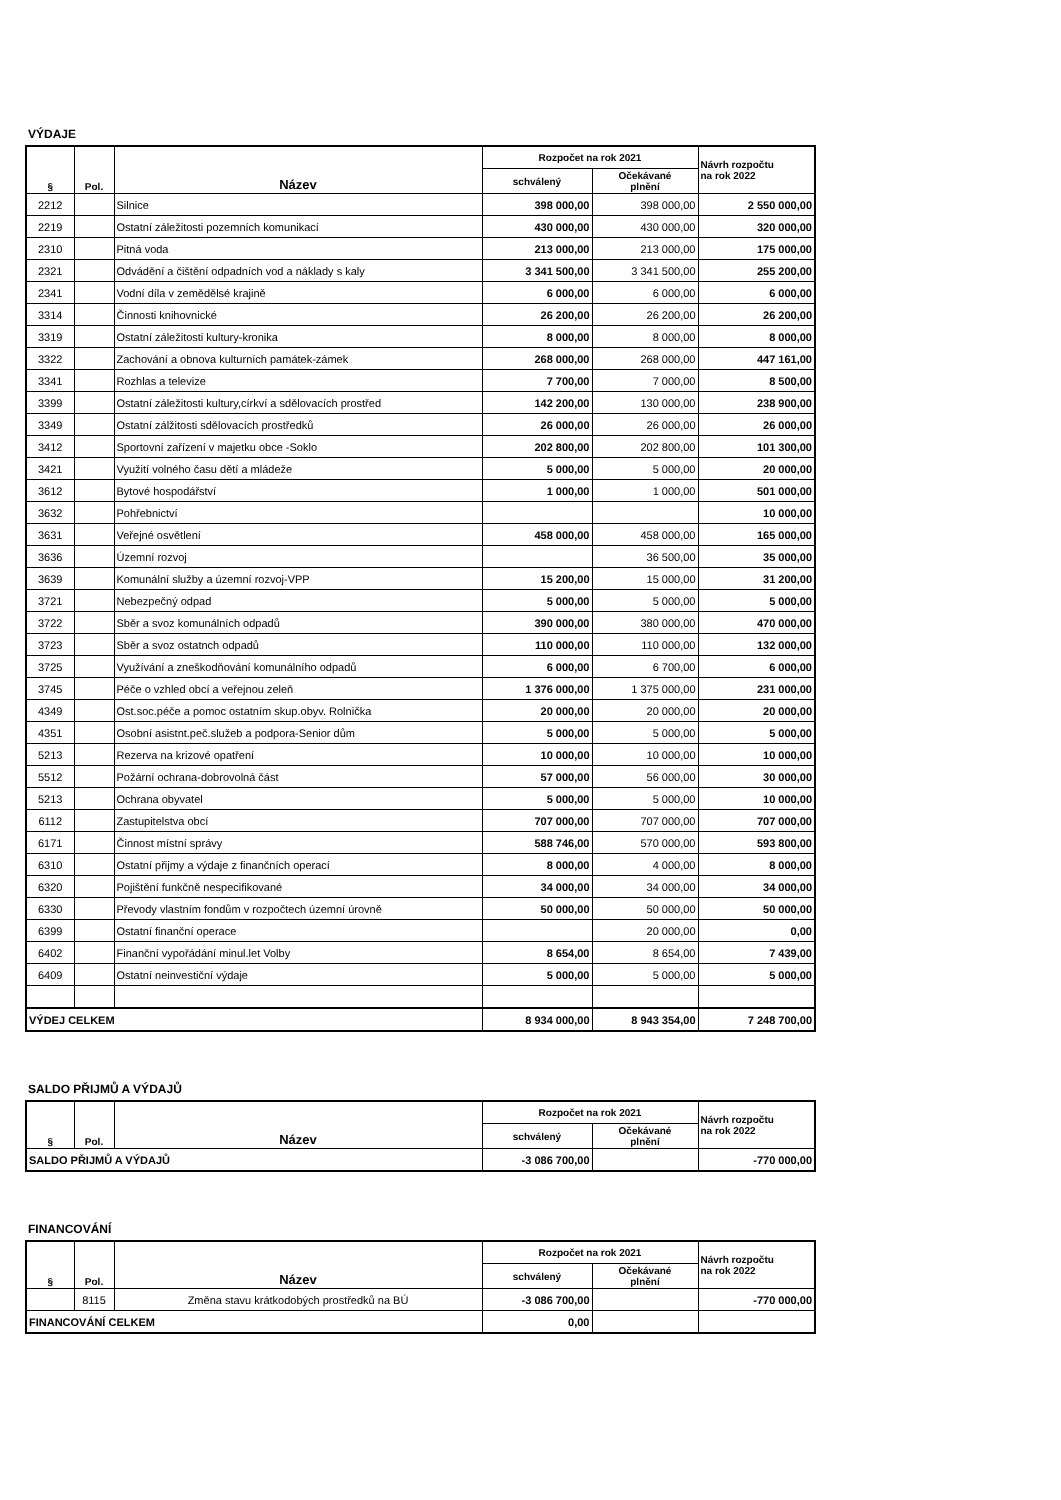VÝDAJE
| § | Pol. | Název | Rozpočet na rok 2021 | | Návrh rozpočtu na rok 2022 |
| --- | --- | --- | --- | --- | --- |
| | | | schválený | Očekávané plnění | |
| 2212 | | Silnice | 398 000,00 | 398 000,00 | 2 550 000,00 |
| 2219 | | Ostatní záležitosti pozemních komunikací | 430 000,00 | 430 000,00 | 320 000,00 |
| 2310 | | Pitná voda | 213 000,00 | 213 000,00 | 175 000,00 |
| 2321 | | Odvádění a čištění odpadních vod a náklady s kaly | 3 341 500,00 | 3 341 500,00 | 255 200,00 |
| 2341 | | Vodní díla v zemědělsé krajině | 6 000,00 | 6 000,00 | 6 000,00 |
| 3314 | | Činnosti knihovnické | 26 200,00 | 26 200,00 | 26 200,00 |
| 3319 | | Ostatní záležitosti kultury-kronika | 8 000,00 | 8 000,00 | 8 000,00 |
| 3322 | | Zachování a obnova kulturních památek-zámek | 268 000,00 | 268 000,00 | 447 161,00 |
| 3341 | | Rozhlas a televize | 7 700,00 | 7 000,00 | 8 500,00 |
| 3399 | | Ostatní záležitosti kultury,církví a sdělovacích prostřed | 142 200,00 | 130 000,00 | 238 900,00 |
| 3349 | | Ostatní zálžitosti sdělovacích prostředků | 26 000,00 | 26 000,00 | 26 000,00 |
| 3412 | | Sportovní zařízení v majetku obce -Soklo | 202 800,00 | 202 800,00 | 101 300,00 |
| 3421 | | Využití volného času dětí a mládeže | 5 000,00 | 5 000,00 | 20 000,00 |
| 3612 | | Bytové hospodářství | 1 000,00 | 1 000,00 | 501 000,00 |
| 3632 | | Pohřebnictví | | | 10 000,00 |
| 3631 | | Veřejné osvětlení | 458 000,00 | 458 000,00 | 165 000,00 |
| 3636 | | Územní rozvoj | | 36 500,00 | 35 000,00 |
| 3639 | | Komunální služby a územní rozvoj-VPP | 15 200,00 | 15 000,00 | 31 200,00 |
| 3721 | | Nebezpečný odpad | 5 000,00 | 5 000,00 | 5 000,00 |
| 3722 | | Sběr a svoz komunálních odpadů | 390 000,00 | 380 000,00 | 470 000,00 |
| 3723 | | Sběr a svoz ostatnch odpadů | 110 000,00 | 110 000,00 | 132 000,00 |
| 3725 | | Využívání a zneškodňování komunálního odpadů | 6 000,00 | 6 700,00 | 6 000,00 |
| 3745 | | Péče o vzhled obcí a veřejnou zeleň | 1 376 000,00 | 1 375 000,00 | 231 000,00 |
| 4349 | | Ost.soc.péče a pomoc ostatním skup.obyv. Rolnička | 20 000,00 | 20 000,00 | 20 000,00 |
| 4351 | | Osobní asistnt.peč.služeb a podpora-Senior dům | 5 000,00 | 5 000,00 | 5 000,00 |
| 5213 | | Rezerva na krizové opatření | 10 000,00 | 10 000,00 | 10 000,00 |
| 5512 | | Požární ochrana-dobrovolná část | 57 000,00 | 56 000,00 | 30 000,00 |
| 5213 | | Ochrana obyvatel | 5 000,00 | 5 000,00 | 10 000,00 |
| 6112 | | Zastupitelstva obcí | 707 000,00 | 707 000,00 | 707 000,00 |
| 6171 | | Činnost místní správy | 588 746,00 | 570 000,00 | 593 800,00 |
| 6310 | | Ostatní přijmy a výdaje z finančních operací | 8 000,00 | 4 000,00 | 8 000,00 |
| 6320 | | Pojištění funkčně nespecifikované | 34 000,00 | 34 000,00 | 34 000,00 |
| 6330 | | Převody vlastním fondům v rozpočtech územní úrovně | 50 000,00 | 50 000,00 | 50 000,00 |
| 6399 | | Ostatní finanční operace | | 20 000,00 | 0,00 |
| 6402 | | Finanční vypořádání minul.let Volby | 8 654,00 | 8 654,00 | 7 439,00 |
| 6409 | | Ostatní neinvestiční výdaje | 5 000,00 | 5 000,00 | 5 000,00 |
| VÝDEJ CELKEM | | | 8 934 000,00 | 8 943 354,00 | 7 248 700,00 |
SALDO PŘIJMŮ A VÝDAJŮ
| § | Pol. | Název | Rozpočet na rok 2021 | | Návrh rozpočtu na rok 2022 |
| --- | --- | --- | --- | --- | --- |
| | | | schválený | Očekávané plnění | |
| SALDO PŘIJMŮ A VÝDAJŮ | | | -3 086 700,00 | | -770 000,00 |
FINANCOVÁNÍ
| § | Pol. | Název | Rozpočet na rok 2021 | | Návrh rozpočtu na rok 2022 |
| --- | --- | --- | --- | --- | --- |
| | | | schválený | Očekávané plnění | |
| | 8115 | Změna stavu krátkodobých prostředků na BÚ | -3 086 700,00 | | -770 000,00 |
| FINANCOVÁNÍ CELKEM | | | 0,00 | | |